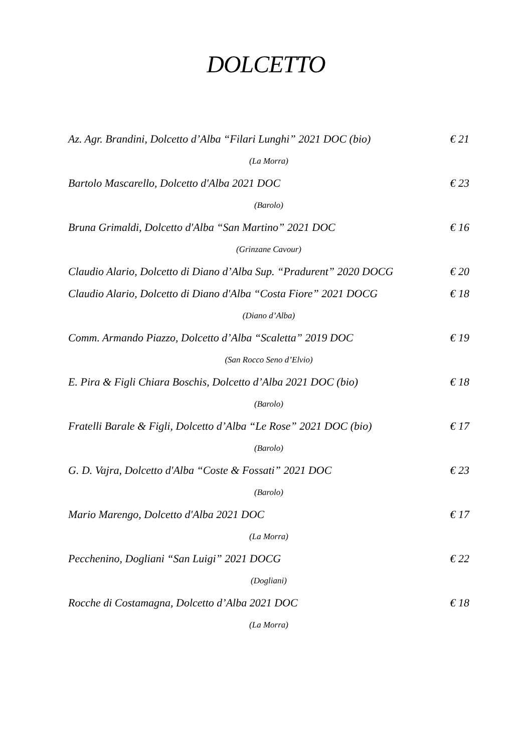DOLCETTO
Az. Agr. Brandini, Dolcetto d’Alba “Filari Lunghi” 2021 DOC (bio) € 21
(La Morra)
Bartolo Mascarello, Dolcetto d'Alba 2021 DOC € 23
(Barolo)
Bruna Grimaldi, Dolcetto d'Alba “San Martino” 2021 DOC € 16
(Grinzane Cavour)
Claudio Alario, Dolcetto di Diano d’Alba Sup. “Pradurent” 2020 DOCG € 20
Claudio Alario, Dolcetto di Diano d'Alba “Costa Fiore” 2021 DOCG € 18
(Diano d’Alba)
Comm. Armando Piazzo, Dolcetto d’Alba “Scaletta” 2019 DOC € 19
(San Rocco Seno d’Elvio)
E. Pira & Figli Chiara Boschis, Dolcetto d’Alba 2021 DOC (bio) € 18
(Barolo)
Fratelli Barale & Figli, Dolcetto d’Alba “Le Rose” 2021 DOC (bio) € 17
(Barolo)
G. D. Vajra, Dolcetto d'Alba “Coste & Fossati” 2021 DOC € 23
(Barolo)
Mario Marengo, Dolcetto d'Alba 2021 DOC € 17
(La Morra)
Pecchenino, Dogliani “San Luigi” 2021 DOCG € 22
(Dogliani)
Rocche di Costamagna, Dolcetto d’Alba 2021 DOC € 18
(La Morra)